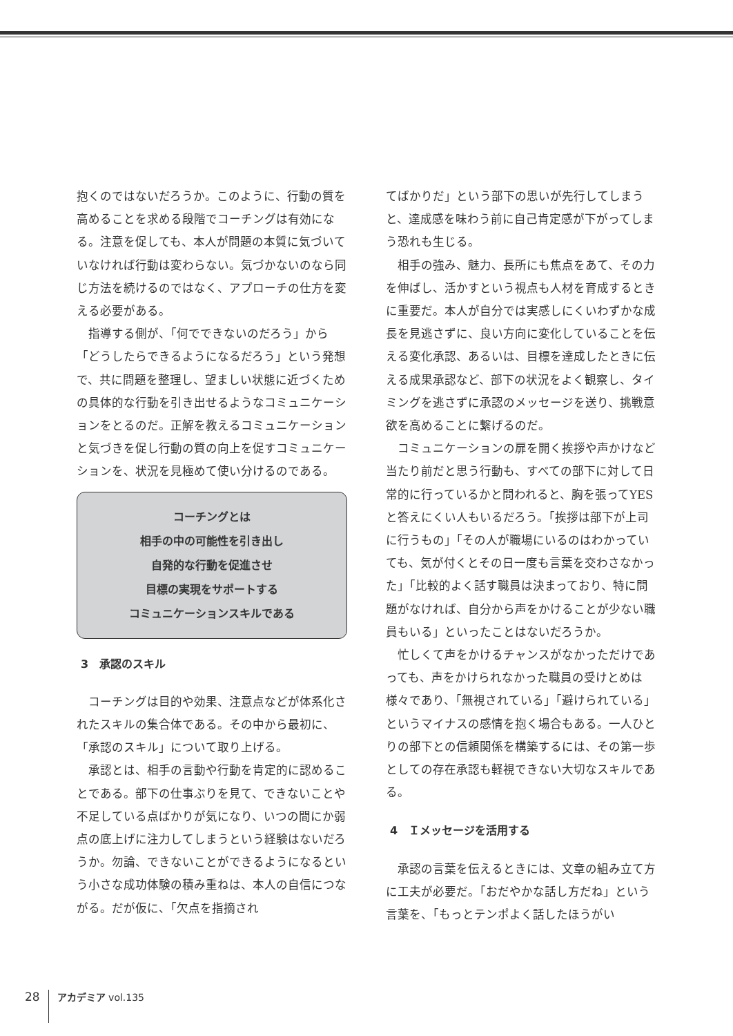抱くのではないだろうか。このように、行動の質を高めることを求める段階でコーチングは有効になる。注意を促しても、本人が問題の本質に気づいていなければ行動は変わらない。気づかないのなら同じ方法を続けるのではなく、アプローチの仕方を変える必要がある。
指導する側が、「何でできないのだろう」から「どうしたらできるようになるだろう」という発想で、共に問題を整理し、望ましい状態に近づくための具体的な行動を引き出せるようなコミュニケーションをとるのだ。正解を教えるコミュニケーションと気づきを促し行動の質の向上を促すコミュニケーションを、状況を見極めて使い分けるのである。
コーチングとは
相手の中の可能性を引き出し
自発的な行動を促進させ
目標の実現をサポートする
コミュニケーションスキルである
3　承認のスキル
コーチングは目的や効果、注意点などが体系化されたスキルの集合体である。その中から最初に、「承認のスキル」について取り上げる。
承認とは、相手の言動や行動を肯定的に認めることである。部下の仕事ぶりを見て、できないことや不足している点ばかりが気になり、いつの間にか弱点の底上げに注力してしまうという経験はないだろうか。勿論、できないことができるようになるという小さな成功体験の積み重ねは、本人の自信につながる。だが仮に、「欠点を指摘され
てばかりだ」という部下の思いが先行してしまうと、達成感を味わう前に自己肯定感が下がってしまう恐れも生じる。
相手の強み、魅力、長所にも焦点をあて、その力を伸ばし、活かすという視点も人材を育成するときに重要だ。本人が自分では実感しにくいわずかな成長を見逃さずに、良い方向に変化していることを伝える変化承認、あるいは、目標を達成したときに伝える成果承認など、部下の状況をよく観察し、タイミングを逃さずに承認のメッセージを送り、挑戦意欲を高めることに繋げるのだ。
コミュニケーションの扉を開く挨拶や声かけなど当たり前だと思う行動も、すべての部下に対して日常的に行っているかと問われると、胸を張ってYESと答えにくい人もいるだろう。「挨拶は部下が上司に行うもの」「その人が職場にいるのはわかっていても、気が付くとその日一度も言葉を交わさなかった」「比較的よく話す職員は決まっており、特に問題がなければ、自分から声をかけることが少ない職員もいる」といったことはないだろうか。
忙しくて声をかけるチャンスがなかっただけであっても、声をかけられなかった職員の受けとめは様々であり、「無視されている」「避けられている」というマイナスの感情を抱く場合もある。一人ひとりの部下との信頼関係を構築するには、その第一歩としての存在承認も軽視できない大切なスキルである。
4　Ｉメッセージを活用する
承認の言葉を伝えるときには、文章の組み立て方に工夫が必要だ。「おだやかな話し方だね」という言葉を、「もっとテンポよく話したほうがい
28
アカデミア vol.135